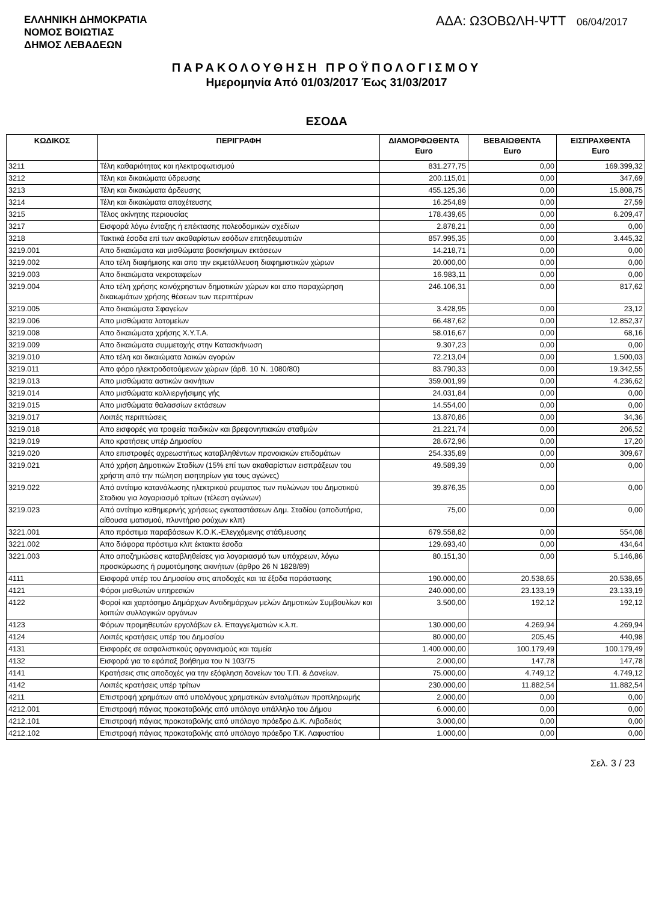ΕΛΛΗΝΙΚΗ ΔΗΜΟΚΡΑΤΙΑ
ΝΟΜΟΣ ΒΟΙΩΤΙΑΣ
ΔΗΜΟΣ ΛΕΒΑΔΕΩΝ
ΑΔΑ: Ω3ΟΒΩΛΗ-ΨΤΤ 06/04/2017
ΠΑΡΑΚΟΛΟΥΘΗΣΗ ΠΡΟΫΠΟΛΟΓΙΣΜΟΥ
Ημερομηνία Από 01/03/2017 Έως 31/03/2017
ΕΣΟΔΑ
| ΚΩΔΙΚΟΣ | ΠΕΡΙΓΡΑΦΗ | ΔΙΑΜΟΡΦΩΘΕΝΤΑ Euro | ΒΕΒΑΙΩΘΕΝΤΑ Euro | ΕΙΣΠΡΑΧΘΕΝΤΑ Euro |
| --- | --- | --- | --- | --- |
| 3211 | Τέλη καθαριότητας και ηλεκτροφωτισμού | 831.277,75 | 0,00 | 169.399,32 |
| 3212 | Τέλη και δικαιώματα ύδρευσης | 200.115,01 | 0,00 | 347,69 |
| 3213 | Τέλη και δικαιώματα άρδευσης | 455.125,36 | 0,00 | 15.808,75 |
| 3214 | Τέλη και δικαιώματα αποχέτευσης | 16.254,89 | 0,00 | 27,59 |
| 3215 | Τέλος ακίνητης περιουσίας | 178.439,65 | 0,00 | 6.209,47 |
| 3217 | Εισφορά λόγω ένταξης ή επέκτασης πολεοδομικών σχεδίων | 2.878,21 | 0,00 | 0,00 |
| 3218 | Τακτικά έσοδα επί των ακαθαρίστων εσόδων επιτηδευματιών | 857.995,35 | 0,00 | 3.445,32 |
| 3219.001 | Απο δικαιώματα και μισθώματα βοσκήσιμων εκτάσεων | 14.218,71 | 0,00 | 0,00 |
| 3219.002 | Απο τέλη διαφήμισης και απο την εκμετάλλευση διαφημιστικών χώρων | 20.000,00 | 0,00 | 0,00 |
| 3219.003 | Απο δικαιώματα νεκροταφείων | 16.983,11 | 0,00 | 0,00 |
| 3219.004 | Απο τέλη χρήσης κοινόχρηστων δημοτικών χώρων και απο παραχώρηση δικαιωμάτων χρήσης θέσεων των περιπτέρων | 246.106,31 | 0,00 | 817,62 |
| 3219.005 | Απο δικαιώματα Σφαγείων | 3.428,95 | 0,00 | 23,12 |
| 3219.006 | Απο μισθώματα λατομείων | 66.487,62 | 0,00 | 12.852,37 |
| 3219.008 | Απο δικαιώματα χρήσης Χ.Υ.Τ.Α. | 58.016,67 | 0,00 | 68,16 |
| 3219.009 | Απο δικαιώματα συμμετοχής στην Κατασκήνωση | 9.307,23 | 0,00 | 0,00 |
| 3219.010 | Απο τέλη και δικαιώματα λαικών αγορών | 72.213,04 | 0,00 | 1.500,03 |
| 3219.011 | Απο φόρο ηλεκτροδοτούμενων χώρων (άρθ. 10 Ν. 1080/80) | 83.790,33 | 0,00 | 19.342,55 |
| 3219.013 | Απο μισθώματα αστικών ακινήτων | 359.001,99 | 0,00 | 4.236,62 |
| 3219.014 | Απο μισθώματα καλλιεργήσιμης γής | 24.031,84 | 0,00 | 0,00 |
| 3219.015 | Απο μισθώματα θαλασσίων εκτάσεων | 14.554,00 | 0,00 | 0,00 |
| 3219.017 | Λοιπές περιπτώσεις | 13.870,86 | 0,00 | 34,36 |
| 3219.018 | Απο εισφορές για τροφεία παιδικών και βρεφονηπιακών σταθμών | 21.221,74 | 0,00 | 206,52 |
| 3219.019 | Απο κρατήσεις υπέρ Δημοσίου | 28.672,96 | 0,00 | 17,20 |
| 3219.020 | Απο επιστροφές αχρεωστήτως καταβληθέντων προνοιακών επιδομάτων | 254.335,89 | 0,00 | 309,67 |
| 3219.021 | Από χρήση Δημοτικών Σταδίων (15% επί των ακαθαρίστων εισπράξεων του χρήστη από την πώληση εισητηρίων για τους αγώνες) | 49.589,39 | 0,00 | 0,00 |
| 3219.022 | Από αντίτιμο κατανάλωσης ηλεκτρικού ρευματος των πυλώνων του Δημοτικού Σταδιου για λογαριασμό τρίτων (τέλεση αγώνων) | 39.876,35 | 0,00 | 0,00 |
| 3219.023 | Από αντίτιμο καθημερινής χρήσεως εγκαταστάσεων Δημ. Σταδίου (αποδυτήρια, αίθουσα ιματισμού, πλυντήριο ρούχων κλπ) | 75,00 | 0,00 | 0,00 |
| 3221.001 | Απο πρόστιμα παραβάσεων Κ.Ο.Κ.-Ελεγχόμενης στάθμευσης | 679.558,82 | 0,00 | 554,08 |
| 3221.002 | Απο διάφορα πρόστιμα κλπ έκτακτα έσοδα | 129.693,40 | 0,00 | 434,64 |
| 3221.003 | Απο αποζημιώσεις καταβληθείσες για λογαριασμό των υπόχρεων, λόγω προσκύρωσης ή ρυμοτόμησης ακινήτων (άρθρο 26 Ν 1828/89) | 80.151,30 | 0,00 | 5.146,86 |
| 4111 | Εισφορά υπέρ του Δημοσίου στις αποδοχές και τα έξοδα παράστασης | 190.000,00 | 20.538,65 | 20.538,65 |
| 4121 | Φόροι μισθωτών υπηρεσιών | 240.000,00 | 23.133,19 | 23.133,19 |
| 4122 | Φοροί και χαρτόσημο Δημάρχων Αντιδημάρχων μελών Δημοτικών Συμβουλίων και λοιπών συλλογικών οργάνων | 3.500,00 | 192,12 | 192,12 |
| 4123 | Φόρων προμηθευτών εργολάβων ελ. Επαγγελματιών κ.λ.π. | 130.000,00 | 4.269,94 | 4.269,94 |
| 4124 | Λοιπές κρατήσεις υπέρ του Δημοσίου | 80.000,00 | 205,45 | 440,98 |
| 4131 | Εισφορές σε ασφαλιστικούς οργανισμούς και ταμεία | 1.400.000,00 | 100.179,49 | 100.179,49 |
| 4132 | Εισφορά για το εφάπαξ βοήθημα του Ν 103/75 | 2.000,00 | 147,78 | 147,78 |
| 4141 | Κρατήσεις στις αποδοχές για την εξόφληση δανείων του Τ.Π. & Δανείων. | 75.000,00 | 4.749,12 | 4.749,12 |
| 4142 | Λοιπές κρατήσεις υπέρ τρίτων | 230.000,00 | 11.882,54 | 11.882,54 |
| 4211 | Επιστροφή χρημάτων από υπολόγους χρηματικών ενταλμάτων προπληρωμής | 2.000,00 | 0,00 | 0,00 |
| 4212.001 | Επιστροφή πάγιας προκαταβολής από υπόλογο υπάλληλο του Δήμου | 6.000,00 | 0,00 | 0,00 |
| 4212.101 | Επιστροφή πάγιας προκαταβολής από υπόλογο πρόεδρο Δ.Κ. Λιβαδειάς | 3.000,00 | 0,00 | 0,00 |
| 4212.102 | Επιστροφή πάγιας προκαταβολής από υπόλογο πρόεδρο Τ.Κ. Λαφυστίου | 1.000,00 | 0,00 | 0,00 |
Σελ. 3 / 23